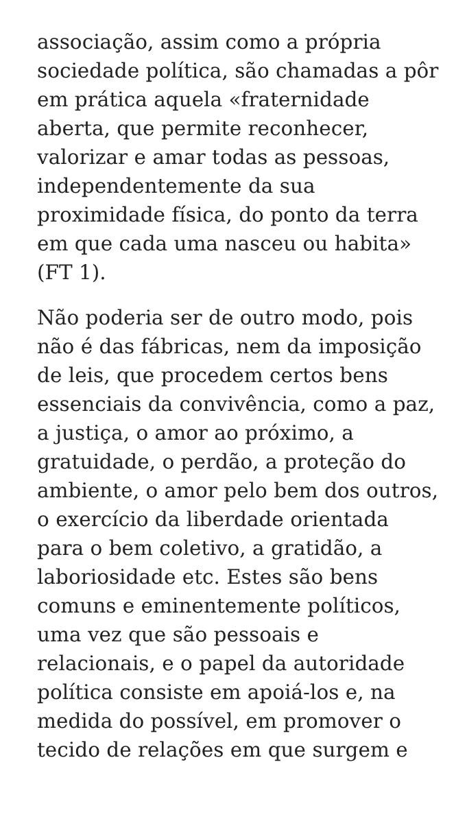associação, assim como a própria sociedade política, são chamadas a pôr em prática aquela «fraternidade aberta, que permite reconhecer, valorizar e amar todas as pessoas, independentemente da sua proximidade física, do ponto da terra em que cada uma nasceu ou habita» (FT 1).
Não poderia ser de outro modo, pois não é das fábricas, nem da imposição de leis, que procedem certos bens essenciais da convivência, como a paz, a justiça, o amor ao próximo, a gratuidade, o perdão, a proteção do ambiente, o amor pelo bem dos outros, o exercício da liberdade orientada para o bem coletivo, a gratidão, a laboriosidade etc. Estes são bens comuns e eminentemente políticos, uma vez que são pessoais e relacionais, e o papel da autoridade política consiste em apoiá-los e, na medida do possível, em promover o tecido de relações em que surgem e